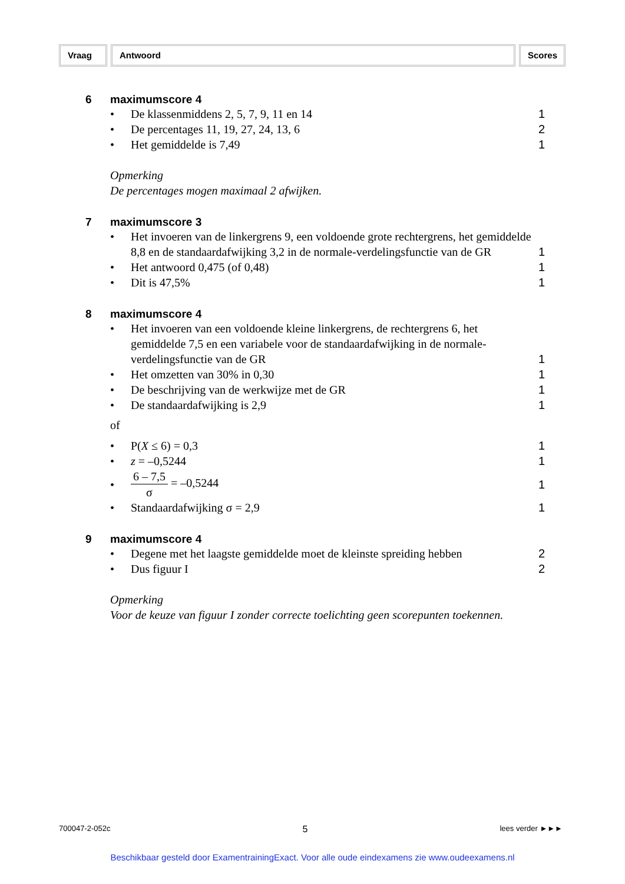Vraag Antwoord Scores
6 maximumscore 4
• De klassenmiddens 2, 5, 7, 9, 11 en 14 1
• De percentages 11, 19, 27, 24, 13, 6 2
• Het gemiddelde is 7,49 1
Opmerking
De percentages mogen maximaal 2 afwijken.
7 maximumscore 3
• Het invoeren van de linkergrens 9, een voldoende grote rechtergrens, het gemiddelde 8,8 en de standaardafwijking 3,2 in de normale-verdelingsfunctie van de GR 1
• Het antwoord 0,475 (of 0,48) 1
• Dit is 47,5% 1
8 maximumscore 4
• Het invoeren van een voldoende kleine linkergrens, de rechtergrens 6, het gemiddelde 7,5 en een variabele voor de standaardafwijking in de normale-verdelingsfunctie van de GR 1
• Het omzetten van 30% in 0,30 1
• De beschrijving van de werkwijze met de GR 1
• De standaardafwijking is 2,9 1
of
• P(X ≤ 6) = 0,3 1
• z = –0,5244 1
• 6 – 7,5 σ = –0,5244 1
• Standaardafwijking σ = 2,9 1
9 maximumscore 4
• Degene met het laagste gemiddelde moet de kleinste spreiding hebben 2
• Dus figuur I 2
Opmerking
Voor de keuze van figuur I zonder correcte toelichting geen scorepunten toekennen.
700047-2-052c 5 lees verder ►►►
Beschikbaar gesteld door ExamentrainingExact. Voor alle oude eindexamens zie www.oudeexamens.nl